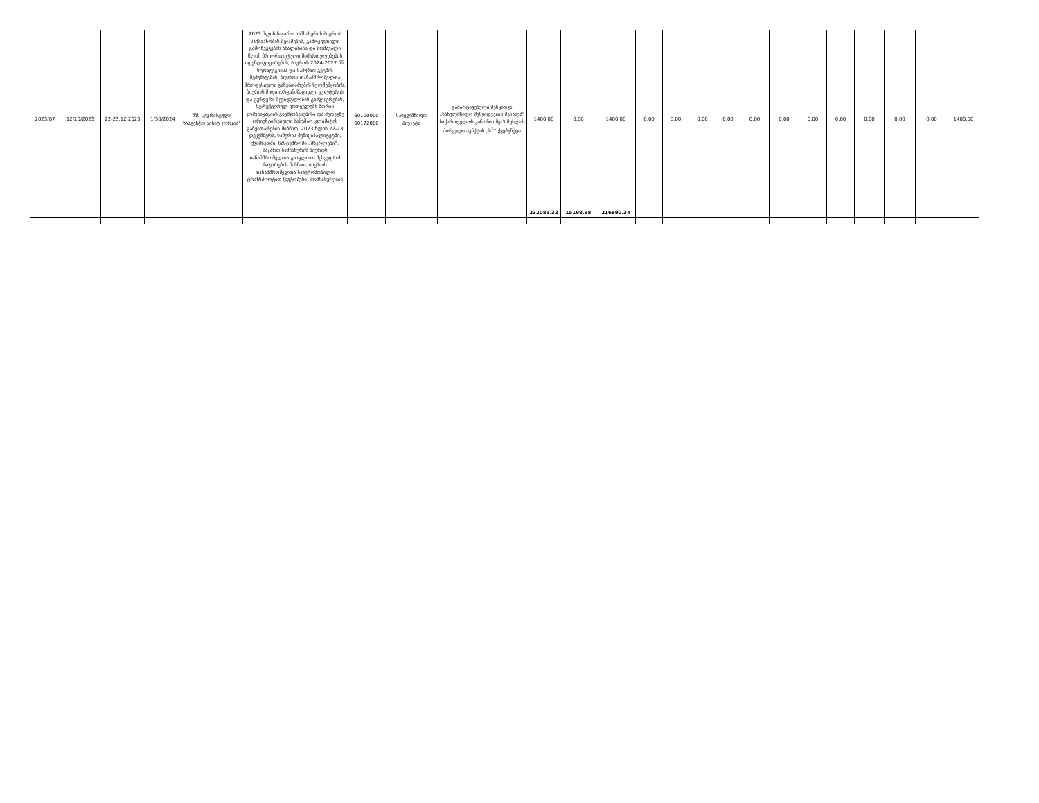| 2023/87 | 12/20/2023 | 22-23.12.2023 | 1/30/2024 | შპს „ტურისტული სააგენტო ვიზიტ ჯორჯია“ | 2023 წლის საჯარო სამსახურის ბიუროს საქმიანობის შეჯამების, გამოკვეთილი გამოწვევების ანალიზისა და მომავალი წლის პრიორიტეტული მიმართულებების იდენტიფიცირების, ბიუროს 2024-2027 წწ. სტრატეგიისა და სამუშაო გეგმის შემუშავების, ბიუროს თანამშრომელთა პროფესიული განვითარების ხელშეწყობის, ბიუროს შიდა ორგანიზაციული კულტურის და გუნდური შეჭიდულობის გაძლიერების, სტრუქტურულ ერთეულებს შორის კომუნიკაციის გაუმჯობესებისა და შედეგზე ორიენტირებული სამუშაო კლიმატის განვითარების მიზნით, 2023 წლის 22-23 დეკემბერს, ხაშურის მუნიციპალიტეტში, ქვიშხეთში, სასტუმროში „მწერლები“, საჯარო სამსახურის ბიუროს თანამშრომელთა გასვლითი შეხვედრის ჩატარების მიზნით, ბიუროს თანამშრომელთა საავტომობილო ტრანსპორტით (ავტობუსი) მომსახურების | 60100000 60172000 | სახელმწიფო ბიუჯეტი | გამარტივებული შესყიდვა „სახელმწიფო შესყიდვების შესახებ“ საქართველოს კანონის მე-3 მუხლის პირველი პუნქტის „ს<sup>1</sup>“ ქვეპუნქტი | 1400.00 | 0.00 | 1400.00 | 0.00 | 0.00 | 0.00 | 0.00 | 0.00 | 0.00 | 0.00 | 0.00 | 0.00 | 0.00 | 0.00 | 1400.00 |
| | | | | | | | | | 232089.32 | 15198.98 | 216890.34 | | | | | | | | | | | | |